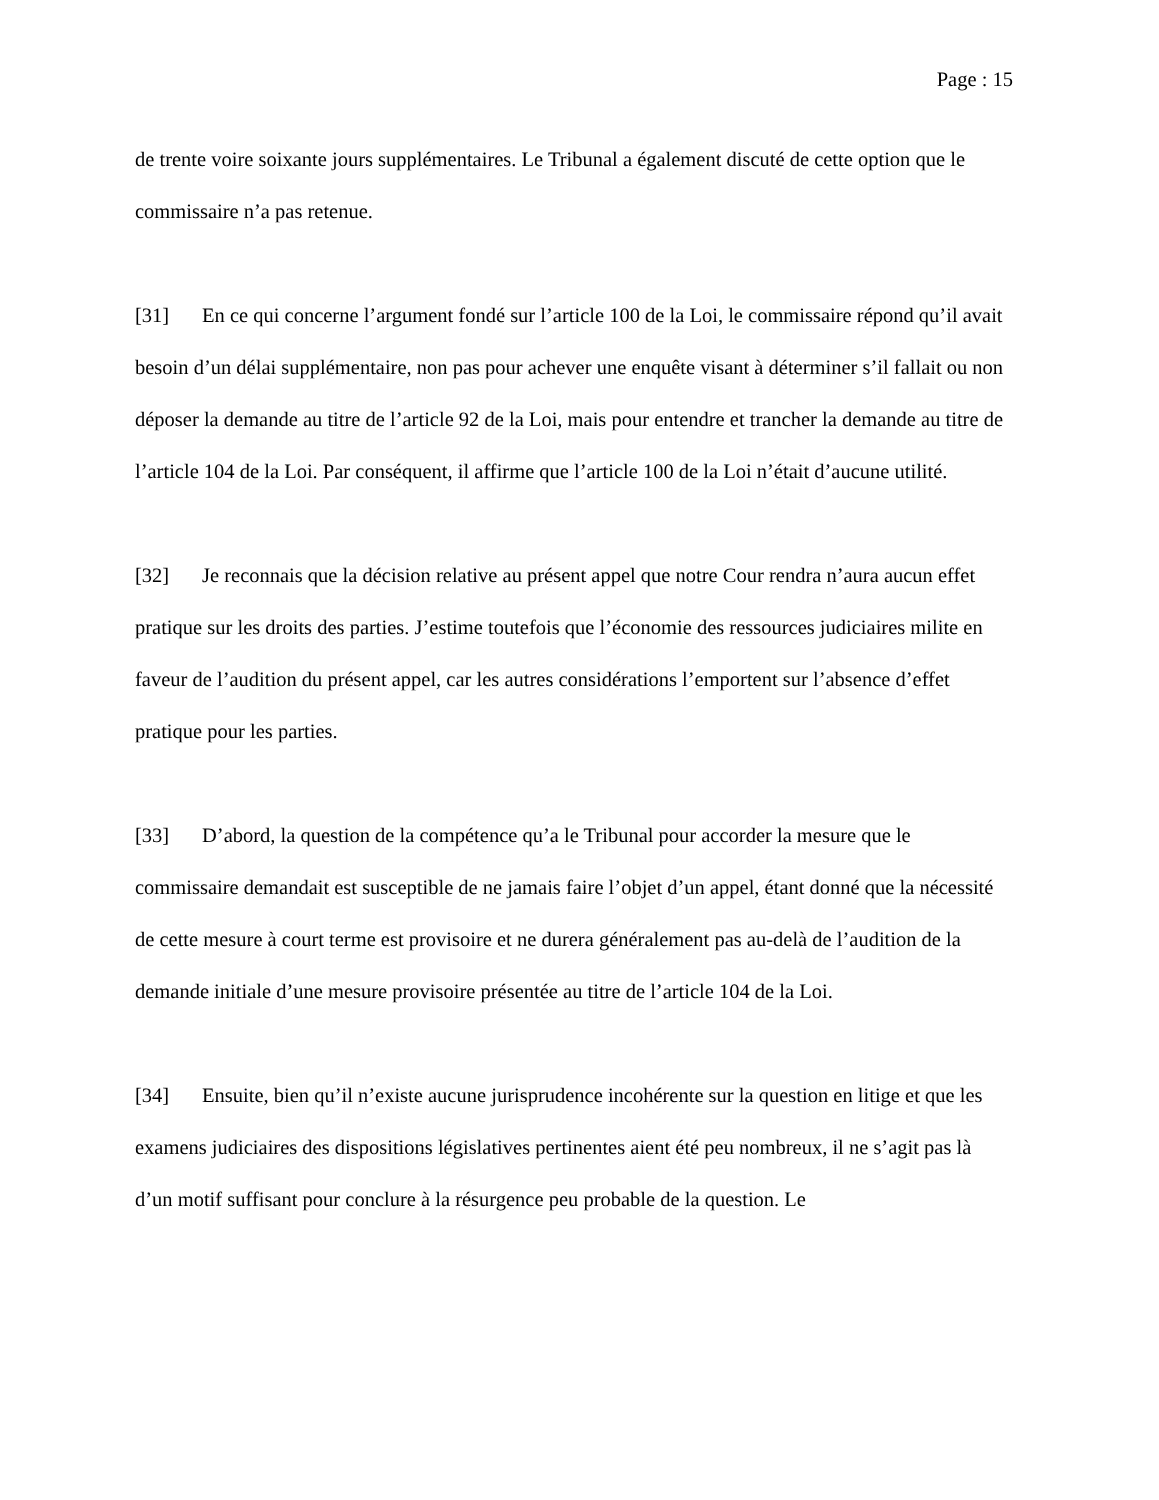Page : 15
de trente voire soixante jours supplémentaires. Le Tribunal a également discuté de cette option que le commissaire n’a pas retenue.
[31] En ce qui concerne l’argument fondé sur l’article 100 de la Loi, le commissaire répond qu’il avait besoin d’un délai supplémentaire, non pas pour achever une enquête visant à déterminer s’il fallait ou non déposer la demande au titre de l’article 92 de la Loi, mais pour entendre et trancher la demande au titre de l’article 104 de la Loi. Par conséquent, il affirme que l’article 100 de la Loi n’était d’aucune utilité.
[32] Je reconnais que la décision relative au présent appel que notre Cour rendra n’aura aucun effet pratique sur les droits des parties. J’estime toutefois que l’économie des ressources judiciaires milite en faveur de l’audition du présent appel, car les autres considérations l’emportent sur l’absence d’effet pratique pour les parties.
[33] D’abord, la question de la compétence qu’a le Tribunal pour accorder la mesure que le commissaire demandait est susceptible de ne jamais faire l’objet d’un appel, étant donné que la nécessité de cette mesure à court terme est provisoire et ne durera généralement pas au-delà de l’audition de la demande initiale d’une mesure provisoire présentée au titre de l’article 104 de la Loi.
[34] Ensuite, bien qu’il n’existe aucune jurisprudence incohérente sur la question en litige et que les examens judiciaires des dispositions législatives pertinentes aient été peu nombreux, il ne s’agit pas là d’un motif suffisant pour conclure à la résurgence peu probable de la question. Le